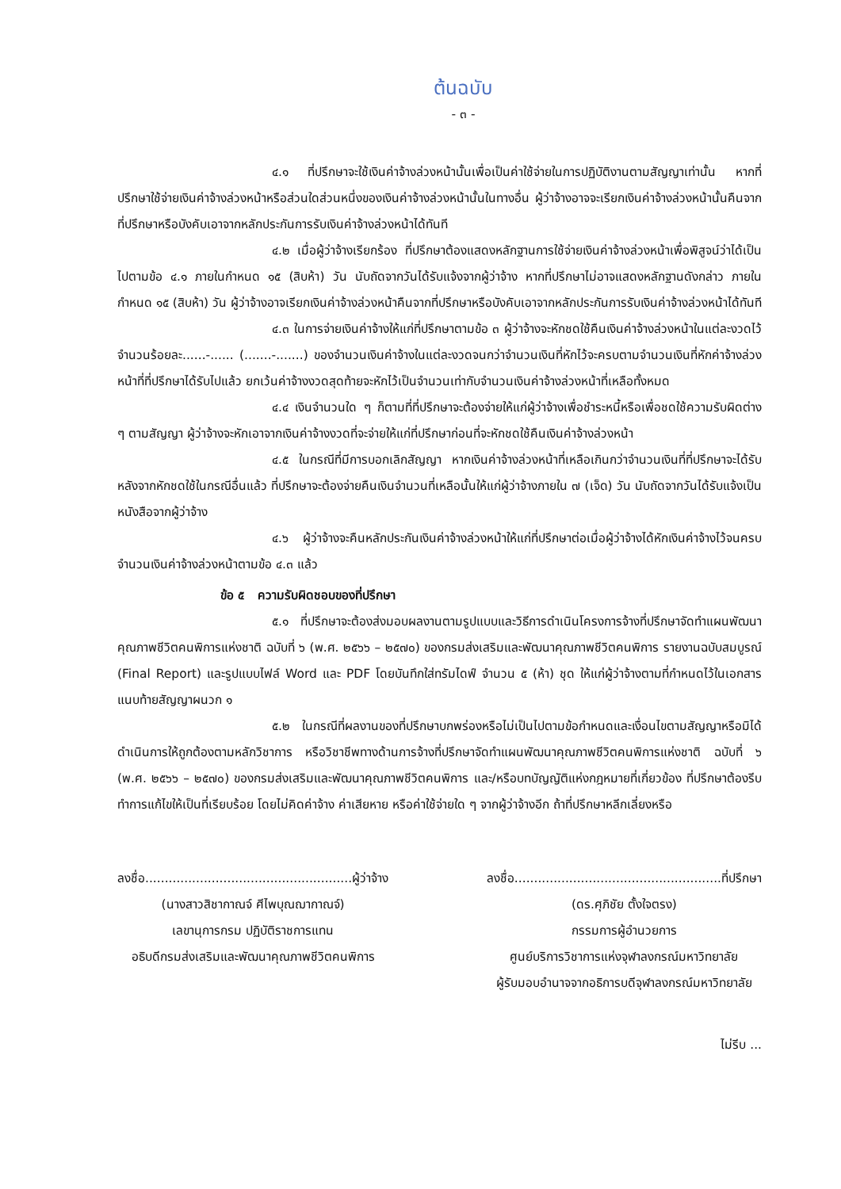ต้นฉบับ
- ๓ -
๔.๑ ที่ปรึกษาจะใช้เงินค่าจ้างล่วงหน้านั้นเพื่อเป็นค่าใช้จ่ายในการปฏิบัติงานตามสัญญาเท่านั้น หากที่ปรึกษาใช้จ่ายเงินค่าจ้างล่วงหน้าหรือส่วนใดส่วนหนึ่งของเงินค่าจ้างล่วงหน้านั้นในทางอื่น ผู้ว่าจ้างอาจจะเรียกเงินค่าจ้างล่วงหน้านั้นคืนจากที่ปรึกษาหรือบังคับเอาจากหลักประกันการรับเงินค่าจ้างล่วงหน้าได้ทันที
๔.๒ เมื่อผู้ว่าจ้างเรียกร้อง ที่ปรึกษาต้องแสดงหลักฐานการใช้จ่ายเงินค่าจ้างล่วงหน้าเพื่อพิสูจน์ว่าได้เป็นไปตามข้อ ๔.๑ ภายในกำหนด ๑๕ (สิบห้า) วัน นับถัดจากวันได้รับแจ้งจากผู้ว่าจ้าง หากที่ปรึกษาไม่อาจแสดงหลักฐานดังกล่าว ภายในกำหนด ๑๕ (สิบห้า) วัน ผู้ว่าจ้างอาจเรียกเงินค่าจ้างล่วงหน้าคืนจากที่ปรึกษาหรือบังคับเอาจากหลักประกันการรับเงินค่าจ้างล่วงหน้าได้ทันที
๔.๓ ในการจ่ายเงินค่าจ้างให้แก่ที่ปรึกษาตามข้อ ๓ ผู้ว่าจ้างจะหักชดใช้คืนเงินค่าจ้างล่วงหน้าในแต่ละงวดไว้จำนวนร้อยละ......-...... (.......-.......) ของจำนวนเงินค่าจ้างในแต่ละงวดจนกว่าจำนวนเงินที่หักไว้จะครบตามจำนวนเงินที่หักค่าจ้างล่วงหน้าที่ที่ปรึกษาได้รับไปแล้ว ยกเว้นค่าจ้างงวดสุดท้ายจะหักไว้เป็นจำนวนเท่ากับจำนวนเงินค่าจ้างล่วงหน้าที่เหลือทั้งหมด
๔.๔ เงินจำนวนใด ๆ ก็ตามที่ที่ปรึกษาจะต้องจ่ายให้แก่ผู้ว่าจ้างเพื่อชำระหนี้หรือเพื่อชดใช้ความรับผิดต่าง ๆ ตามสัญญา ผู้ว่าจ้างจะหักเอาจากเงินค่าจ้างงวดที่จะจ่ายให้แก่ที่ปรึกษาก่อนที่จะหักชดใช้คืนเงินค่าจ้างล่วงหน้า
๔.๕ ในกรณีที่มีการบอกเลิกสัญญา หากเงินค่าจ้างล่วงหน้าที่เหลือเกินกว่าจำนวนเงินที่ที่ปรึกษาจะได้รับหลังจากหักชดใช้ในกรณีอื่นแล้ว ที่ปรึกษาจะต้องจ่ายคืนเงินจำนวนที่เหลือนั้นให้แก่ผู้ว่าจ้างภายใน ๗ (เจ็ด) วัน นับถัดจากวันได้รับแจ้งเป็นหนังสือจากผู้ว่าจ้าง
๔.๖ ผู้ว่าจ้างจะคืนหลักประกันเงินค่าจ้างล่วงหน้าให้แก่ที่ปรึกษาต่อเมื่อผู้ว่าจ้างได้หักเงินค่าจ้างไว้จนครบจำนวนเงินค่าจ้างล่วงหน้าตามข้อ ๔.๓ แล้ว
ข้อ ๕ ความรับผิดชอบของที่ปรึกษา
๕.๑ ที่ปรึกษาจะต้องส่งมอบผลงานตามรูปแบบและวิธีการดำเนินโครงการจ้างที่ปรึกษาจัดทำแผนพัฒนาคุณภาพชีวิตคนพิการแห่งชาติ ฉบับที่ ๖ (พ.ศ. ๒๕๖๖ – ๒๕๗๐) ของกรมส่งเสริมและพัฒนาคุณภาพชีวิตคนพิการ รายงานฉบับสมบูรณ์ (Final Report) และรูปแบบไฟล์ Word และ PDF โดยบันทึกใส่ทรัมไดฟ์ จำนวน ๕ (ห้า) ชุด ให้แก่ผู้ว่าจ้างตามที่กำหนดไว้ในเอกสารแนบท้ายสัญญาผนวก ๑
๕.๒ ในกรณีที่ผลงานของที่ปรึกษาบกพร่องหรือไม่เป็นไปตามข้อกำหนดและเงื่อนไขตามสัญญาหรือมิได้ดำเนินการให้ถูกต้องตามหลักวิชาการ หรือวิชาชีพทางด้านการจ้างที่ปรึกษาจัดทำแผนพัฒนาคุณภาพชีวิตคนพิการแห่งชาติ ฉบับที่ ๖ (พ.ศ. ๒๕๖๖ – ๒๕๗๐) ของกรมส่งเสริมและพัฒนาคุณภาพชีวิตคนพิการ และ/หรือบทบัญญัติแห่งกฎหมายที่เกี่ยวข้อง ที่ปรึกษาต้องรีบทำการแก้ไขให้เป็นที่เรียบร้อย โดยไม่คิดค่าจ้าง ค่าเสียหาย หรือค่าใช้จ่ายใด ๆ จากผู้ว่าจ้างอีก ถ้าที่ปรึกษาหลีกเลี่ยงหรือ
ลงชื่อ.....................................................ผู้ว่าจ้าง
(นางสาวสิชากาณจ์ ศีไพบุณฌากาณจ์)
เลขานุการกรม ปฏิบัติราชการแทน
อธิบดีกรมส่งเสริมและพัฒนาคุณภาพชีวิตคนพิการ
ลงชื่อ.....................................................ที่ปรึกษา
(ดร.ศุภิชัย ตั้งใจตรง)
กรรมการผู้อำนวยการ
ศูนย์บริการวิชาการแห่งจุฬาลงกรณ์มหาวิทยาลัย
ผู้รับมอบอำนาจจากอธิการบดีจุฬาลงกรณ์มหาวิทยาลัย
ไม่รีบ ...